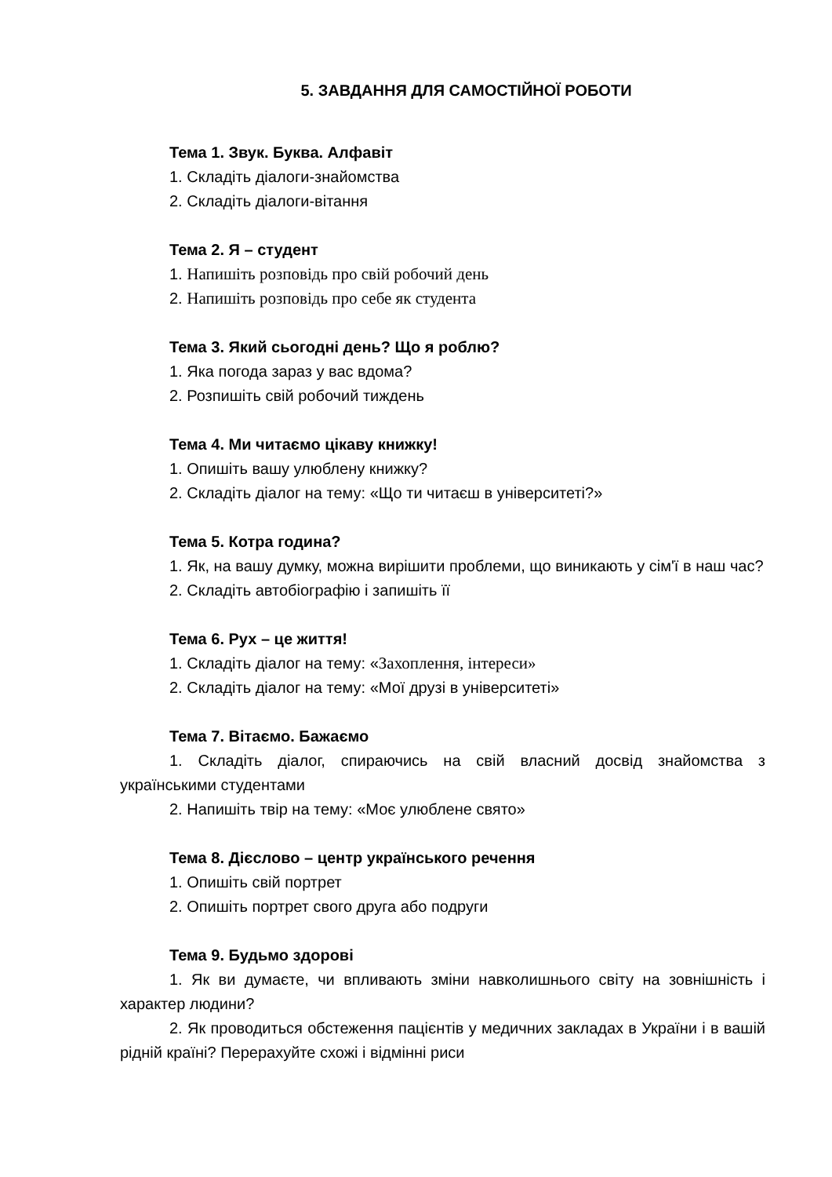5. ЗАВДАННЯ ДЛЯ САМОСТІЙНОЇ РОБОТИ
Тема 1. Звук. Буква. Алфавіт
1. Складіть діалоги-знайомства
2. Складіть діалоги-вітання
Тема 2. Я – студент
1. Напишіть розповідь про свій робочий день
2. Напишіть розповідь про себе як студента
Тема 3. Який сьогодні день? Що я роблю?
1. Яка погода зараз у вас вдома?
2. Розпишіть свій робочий тиждень
Тема 4. Ми читаємо цікаву книжку!
1. Опишіть вашу улюблену книжку?
2. Складіть діалог на тему: «Що ти читаєш в університеті?»
Тема 5. Котра година?
1. Як, на вашу думку, можна вирішити проблеми, що виникають у сім'ї в наш час?
2. Складіть автобіографію і запишіть її
Тема 6. Рух – це життя!
1. Складіть діалог на тему: «Захоплення, інтереси»
2. Складіть діалог на тему: «Мої друзі в університеті»
Тема 7. Вітаємо. Бажаємо
1. Складіть діалог, спираючись на свій власний досвід знайомства з українськими студентами
2. Напишіть твір на тему: «Моє улюблене свято»
Тема 8. Дієслово – центр українського речення
1. Опишіть свій портрет
2. Опишіть портрет свого друга або подруги
Тема 9. Будьмо здорові
1. Як ви думаєте, чи впливають зміни навколишнього світу на зовнішність і характер людини?
2. Як проводиться обстеження пацієнтів у медичних закладах в України і в вашій рідній країні? Перерахуйте схожі і відмінні риси